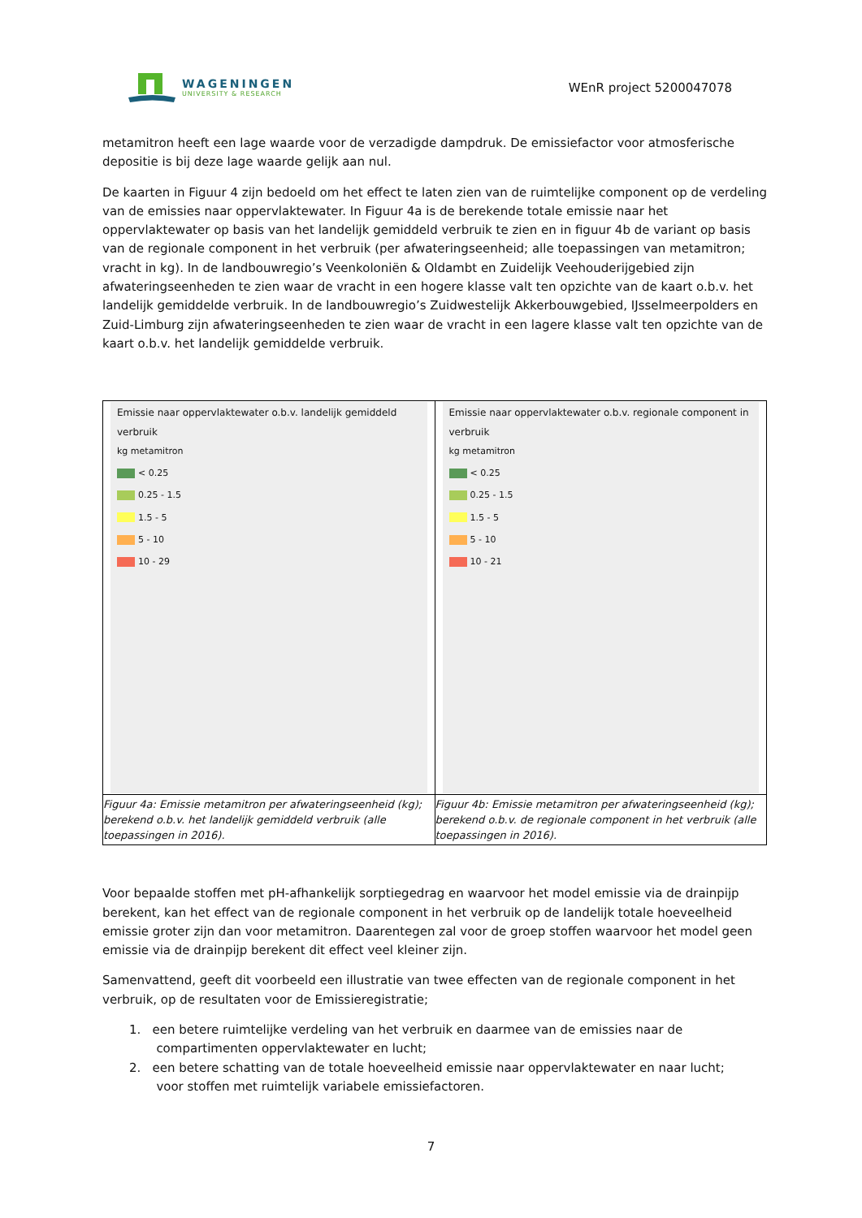WAGENINGEN
UNIVERSITY & RESEARCH
WEnR project 5200047078
metamitron heeft een lage waarde voor de verzadigde dampdruk. De emissiefactor voor atmosferische depositie is bij deze lage waarde gelijk aan nul.
De kaarten in Figuur 4 zijn bedoeld om het effect te laten zien van de ruimtelijke component op de verdeling van de emissies naar oppervlaktewater. In Figuur 4a is de berekende totale emissie naar het oppervlaktewater op basis van het landelijk gemiddeld verbruik te zien en in figuur 4b de variant op basis van de regionale component in het verbruik (per afwateringseenheid; alle toepassingen van metamitron; vracht in kg). In de landbouwregio’s Veenkoloniën & Oldambt en Zuidelijk Veehouderijgebied zijn afwateringseenheden te zien waar de vracht in een hogere klasse valt ten opzichte van de kaart o.b.v. het landelijk gemiddelde verbruik. In de landbouwregio’s Zuidwestelijk Akkerbouwgebied, IJsselmeerpolders en Zuid-Limburg zijn afwateringseenheden te zien waar de vracht in een lagere klasse valt ten opzichte van de kaart o.b.v. het landelijk gemiddelde verbruik.
| Emissie naar oppervlaktewater o.b.v. landelijk gemiddeld verbruik kg metamitron < 0.25 0.25 - 1.5 1.5 - 5 5 - 10 10 - 29 | Emissie naar oppervlaktewater o.b.v. regionale component in verbruik kg metamitron < 0.25 0.25 - 1.5 1.5 - 5 5 - 10 10 - 21 |
| Figuur 4a: Emissie metamitron per afwateringseenheid (kg); berekend o.b.v. het landelijk gemiddeld verbruik (alle toepassingen in 2016). | Figuur 4b: Emissie metamitron per afwateringseenheid (kg); berekend o.b.v. de regionale component in het verbruik (alle toepassingen in 2016). |
Voor bepaalde stoffen met pH-afhankelijk sorptiegedrag en waarvoor het model emissie via de drainpijp berekent, kan het effect van de regionale component in het verbruik op de landelijk totale hoeveelheid emissie groter zijn dan voor metamitron. Daarentegen zal voor de groep stoffen waarvoor het model geen emissie via de drainpijp berekent dit effect veel kleiner zijn.
Samenvattend, geeft dit voorbeeld een illustratie van twee effecten van de regionale component in het verbruik, op de resultaten voor de Emissieregistratie;
1. een betere ruimtelijke verdeling van het verbruik en daarmee van de emissies naar de
compartimenten oppervlaktewater en lucht;
2. een betere schatting van de totale hoeveelheid emissie naar oppervlaktewater en naar lucht;
voor stoffen met ruimtelijk variabele emissiefactoren.
7